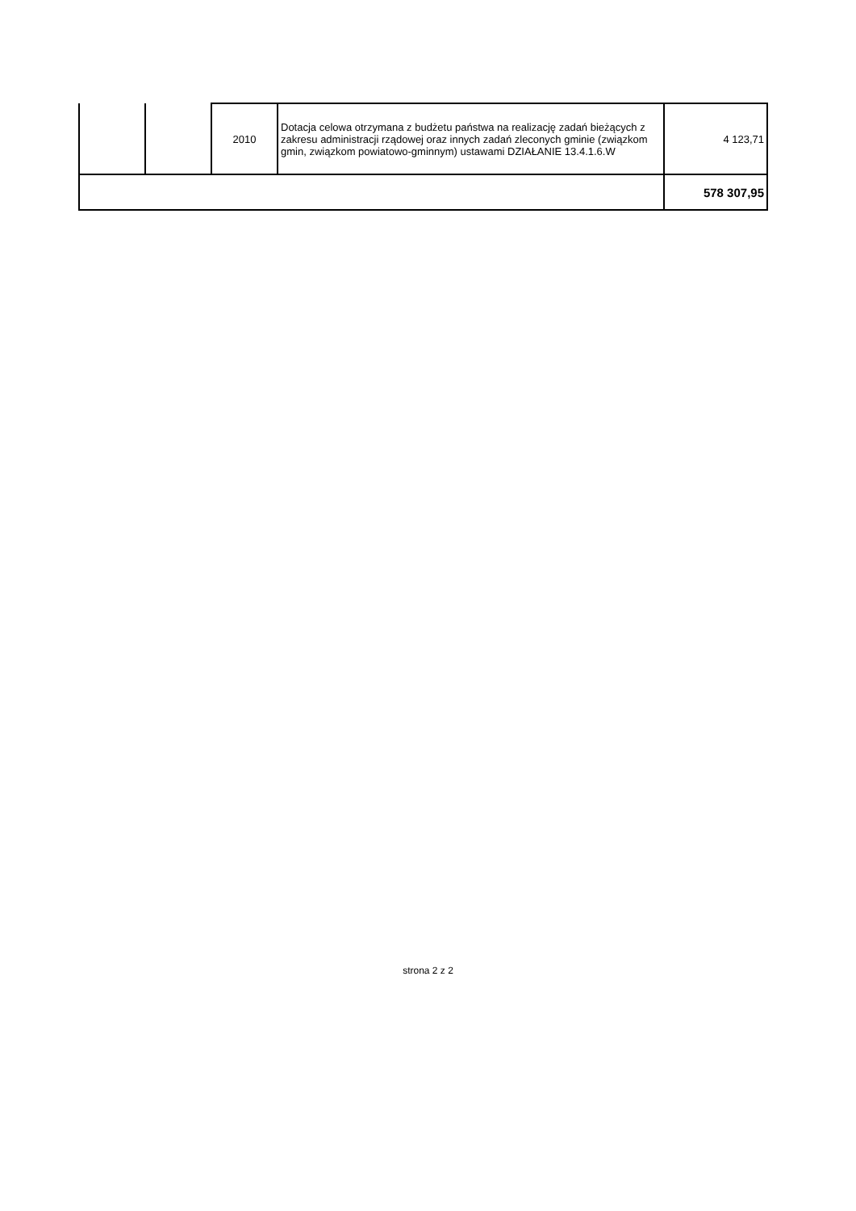| | | 2010 | Dotacja celowa otrzymana z budżetu państwa na realizację zadań bieżących z zakresu administracji rządowej oraz innych zadań zleconych gminie (związkom gmin, związkom powiatowo-gminnym) ustawami DZIAŁANIE 13.4.1.6.W | 4 123,71 |
| | | | | 578 307,95 |
strona 2 z 2